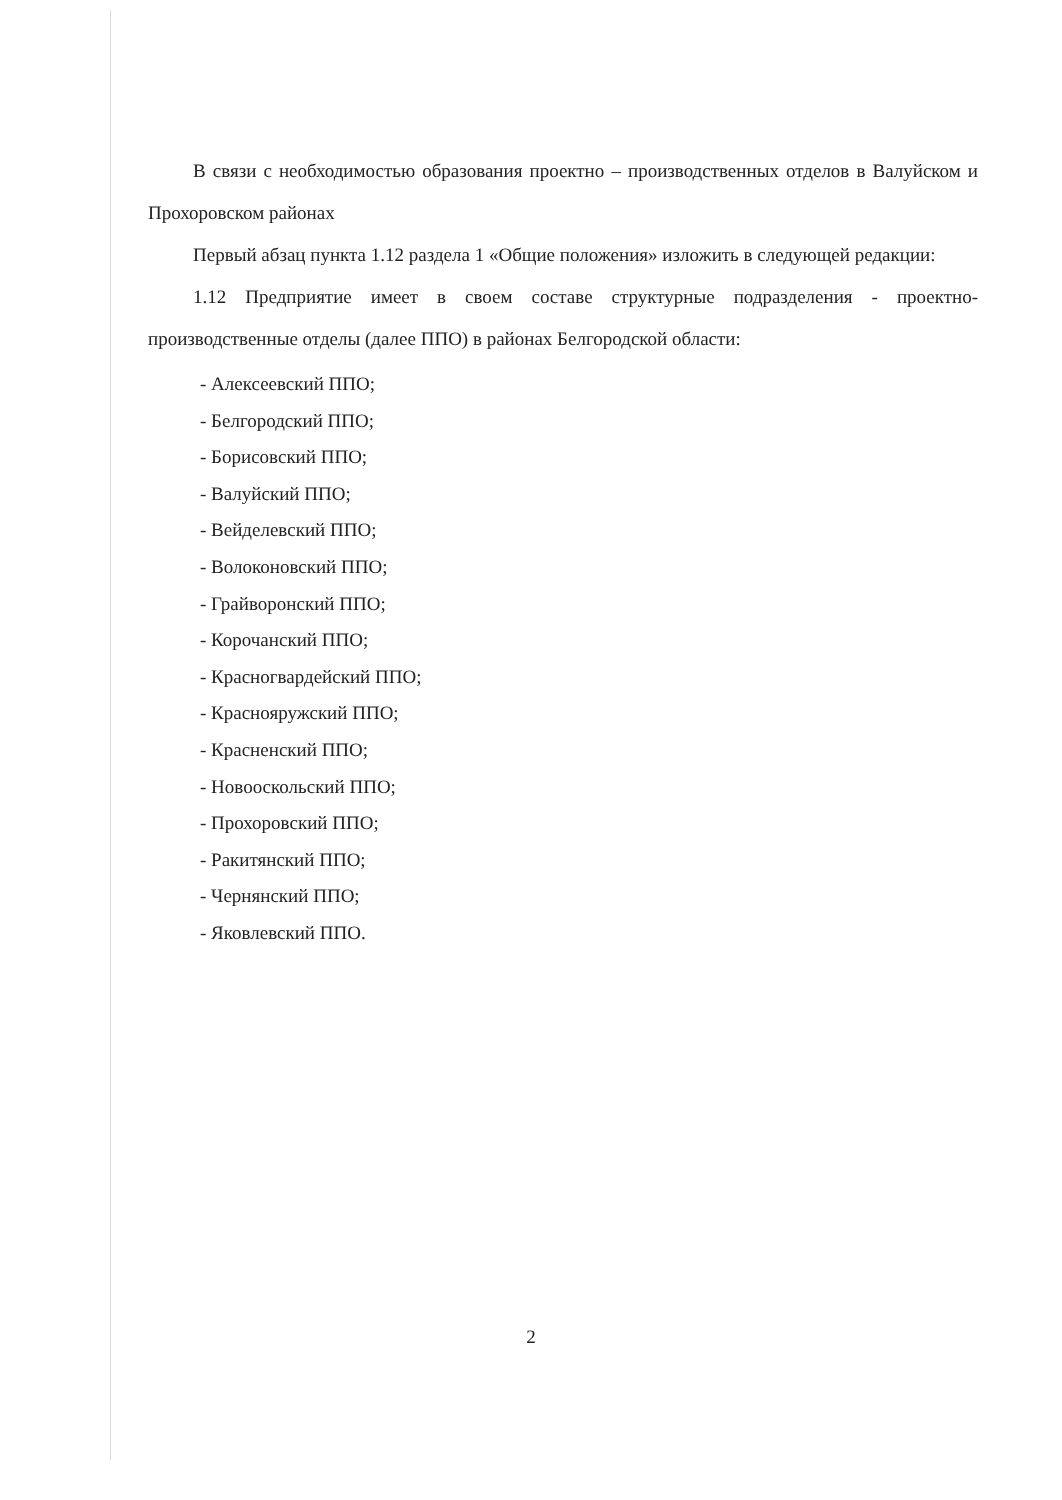В связи с необходимостью образования проектно – производственных отделов в Валуйском и Прохоровском районах
Первый абзац пункта 1.12 раздела 1 «Общие положения» изложить в следующей редакции:
1.12 Предприятие имеет в своем составе структурные подразделения - проектно-производственные отделы (далее ППО) в районах Белгородской области:
- Алексеевский ППО;
- Белгородский ППО;
- Борисовский ППО;
- Валуйский ППО;
- Вейделевский ППО;
- Волоконовский ППО;
- Грайворонский ППО;
- Корочанский ППО;
- Красногвардейский ППО;
- Краснояружский ППО;
- Красненский ППО;
- Новооскольский ППО;
- Прохоровский ППО;
- Ракитянский ППО;
- Чернянский ППО;
- Яковлевский ППО.
2